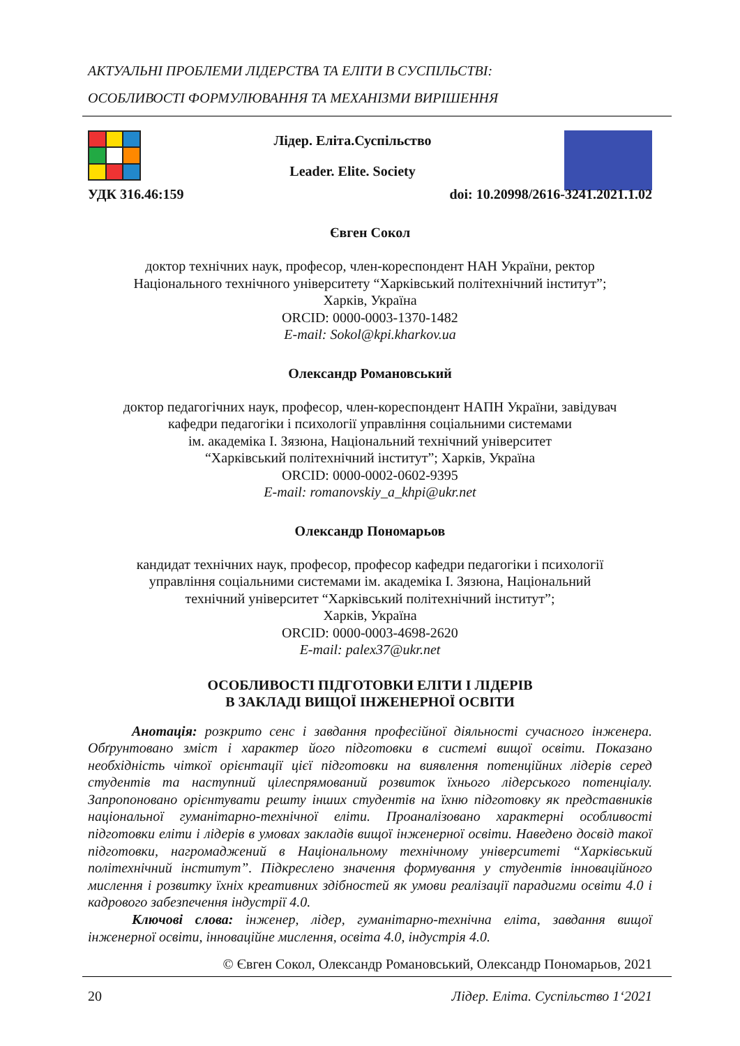АКТУАЛЬНІ ПРОБЛЕМИ ЛІДЕРСТВА ТА ЕЛІТИ В СУСПІЛЬСТВІ:
ОСОБЛИВОСТІ ФОРМУЛЮВАННЯ ТА МЕХАНІЗМИ ВИРІШЕННЯ
Лідер. Еліта.Суспільство
Leader. Elite. Society
УДК 316.46:159 doi: 10.20998/2616-3241.2021.1.02
Євген Сокол
доктор технічних наук, професор, член-кореспондент НАН України, ректор
Національного технічного університету “Харківський політехнічний інститут”;
Харків, Україна
ORCID: 0000-0003-1370-1482
E-mail: Sokol@kpi.kharkov.ua
Олександр Романовський
доктор педагогічних наук, професор, член-кореспондент НАПН України, завідувач
кафедри педагогіки і психології управління соціальними системами
ім. академіка І. Зязюна, Національний технічний університет
“Харківський політехнічний інститут”; Харків, Україна
ORCID: 0000-0002-0602-9395
E-mail: romanovskiy_a_khpi@ukr.net
Олександр Пономарьов
кандидат технічних наук, професор, професор кафедри педагогіки і психології
управління соціальними системами ім. академіка І. Зязюна, Національний
технічний університет “Харківський політехнічний інститут”;
Харків, Україна
ORCID: 0000-0003-4698-2620
E-mail: palex37@ukr.net
ОСОБЛИВОСТІ ПІДГОТОВКИ ЕЛІТИ І ЛІДЕРІВ
В ЗАКЛАДІ ВИЩОЇ ІНЖЕНЕРНОЇ ОСВІТИ
Анотація: розкрито сенс і завдання професійної діяльності сучасного інженера. Обґрунтовано зміст і характер його підготовки в системі вищої освіти. Показано необхідність чіткої орієнтації цієї підготовки на виявлення потенційних лідерів серед студентів та наступний цілеспрямований розвиток їхнього лідерського потенціалу. Запропоновано орієнтувати решту інших студентів на їхню підготовку як представників національної гуманітарно-технічної еліти. Проаналізовано характерні особливості підготовки еліти і лідерів в умовах закладів вищої інженерної освіти. Наведено досвід такої підготовки, нагромаджений в Національному технічному університеті “Харківський політехнічний інститут”. Підкреслено значення формування у студентів інноваційного мислення і розвитку їхніх креативних здібностей як умови реалізації парадигми освіти 4.0 і кадрового забезпечення індустрії 4.0.
Ключові слова: інженер, лідер, гуманітарно-технічна еліта, завдання вищої інженерної освіти, інноваційне мислення, освіта 4.0, індустрія 4.0.
© Євген Сокол, Олександр Романовський, Олександр Пономарьов, 2021
20 Лідер. Еліта. Суспільство 1‘2021